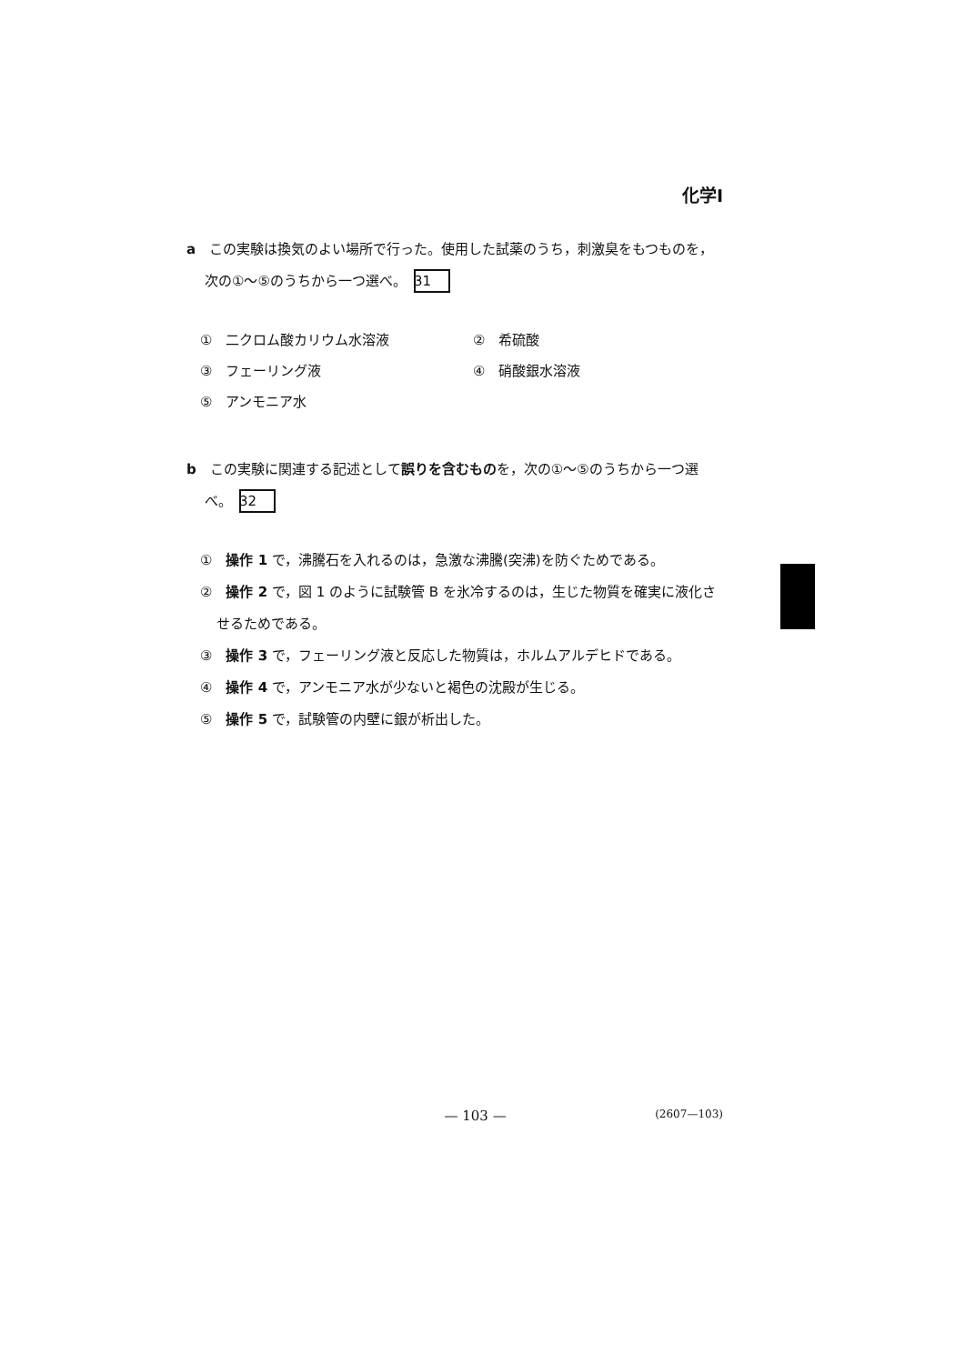化学Ⅰ
a　この実験は換気のよい場所で行った。使用した試薬のうち，刺激臭をもつものを，次の①～⑤のうちから一つ選べ。 31
①　二クロム酸カリウム水溶液
②　希硫酸
③　フェーリング液
④　硝酸銀水溶液
⑤　アンモニア水
b　この実験に関連する記述として誤りを含むものを，次の①～⑤のうちから一つ選べ。 32
①　操作 1 で，沸騰石を入れるのは，急激な沸騰(突沸)を防ぐためである。
②　操作 2 で，図 1 のように試験管 B を氷冷するのは，生じた物質を確実に液化させるためである。
③　操作 3 で，フェーリング液と反応した物質は，ホルムアルデヒドである。
④　操作 4 で，アンモニア水が少ないと褐色の沈殿が生じる。
⑤　操作 5 で，試験管の内壁に銀が析出した。
— 103 — (2607—103)